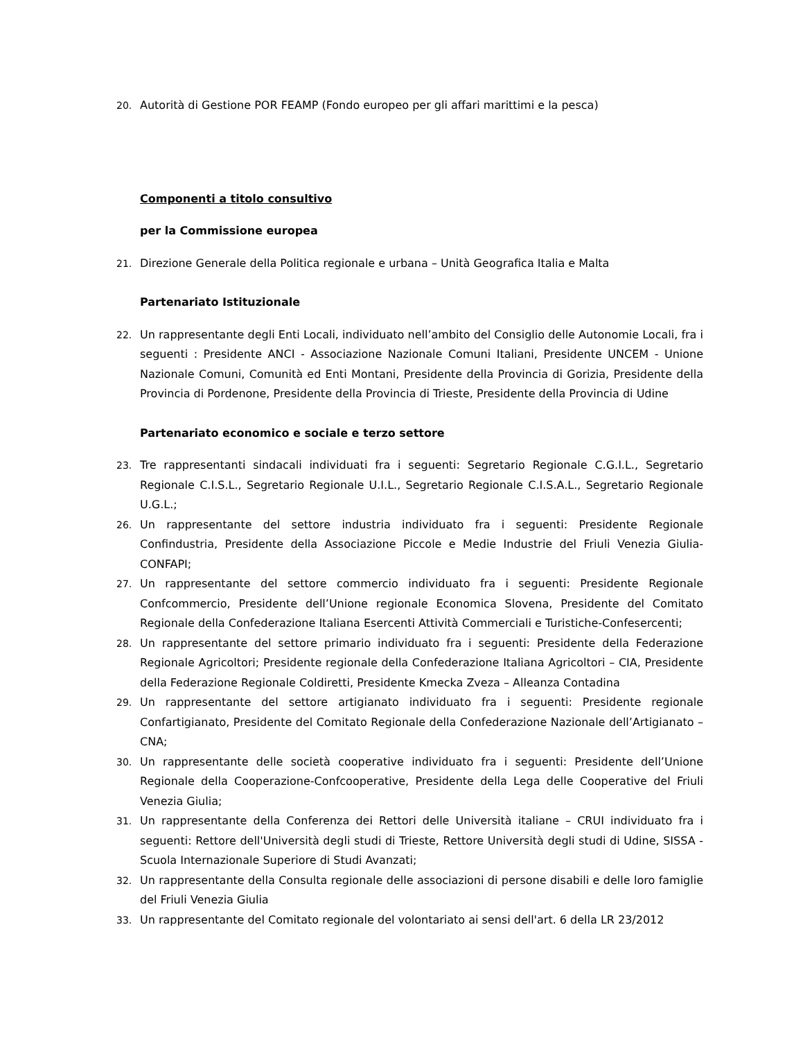20. Autorità di Gestione POR FEAMP (Fondo europeo per gli affari marittimi e la pesca)
Componenti a titolo consultivo
per la Commissione europea
21. Direzione Generale della Politica regionale e urbana – Unità Geografica Italia e Malta
Partenariato Istituzionale
22. Un rappresentante degli Enti Locali, individuato nell’ambito del Consiglio delle Autonomie Locali, fra i seguenti : Presidente ANCI - Associazione Nazionale Comuni Italiani, Presidente UNCEM - Unione Nazionale Comuni, Comunità ed Enti Montani, Presidente della Provincia di Gorizia, Presidente della Provincia di Pordenone, Presidente della Provincia di Trieste, Presidente della Provincia di Udine
Partenariato economico e sociale e terzo settore
23. Tre rappresentanti sindacali individuati fra i seguenti: Segretario Regionale C.G.I.L., Segretario Regionale C.I.S.L., Segretario Regionale U.I.L., Segretario Regionale C.I.S.A.L., Segretario Regionale U.G.L.;
26. Un rappresentante del settore industria individuato fra i seguenti: Presidente Regionale Confindustria, Presidente della Associazione Piccole e Medie Industrie del Friuli Venezia Giulia-CONFAPI;
27. Un rappresentante del settore commercio individuato fra i seguenti: Presidente Regionale Confcommercio, Presidente dell’Unione regionale Economica Slovena, Presidente del Comitato Regionale della Confederazione Italiana Esercenti Attività Commerciali e Turistiche-Confesercenti;
28. Un rappresentante del settore primario individuato fra i seguenti: Presidente della Federazione Regionale Agricoltori; Presidente regionale della Confederazione Italiana Agricoltori – CIA, Presidente della Federazione Regionale Coldiretti, Presidente Kmecka Zveza – Alleanza Contadina
29. Un rappresentante del settore artigianato individuato fra i seguenti: Presidente regionale Confartigianato, Presidente del Comitato Regionale della Confederazione Nazionale dell’Artigianato – CNA;
30. Un rappresentante delle società cooperative individuato fra i seguenti: Presidente dell’Unione Regionale della Cooperazione-Confcooperative, Presidente della Lega delle Cooperative del Friuli Venezia Giulia;
31. Un rappresentante della Conferenza dei Rettori delle Università italiane – CRUI individuato fra i seguenti: Rettore dell'Università degli studi di Trieste, Rettore Università degli studi di Udine, SISSA - Scuola Internazionale Superiore di Studi Avanzati;
32. Un rappresentante della Consulta regionale delle associazioni di persone disabili e delle loro famiglie del Friuli Venezia Giulia
33. Un rappresentante del Comitato regionale del volontariato ai sensi dell'art. 6 della LR 23/2012